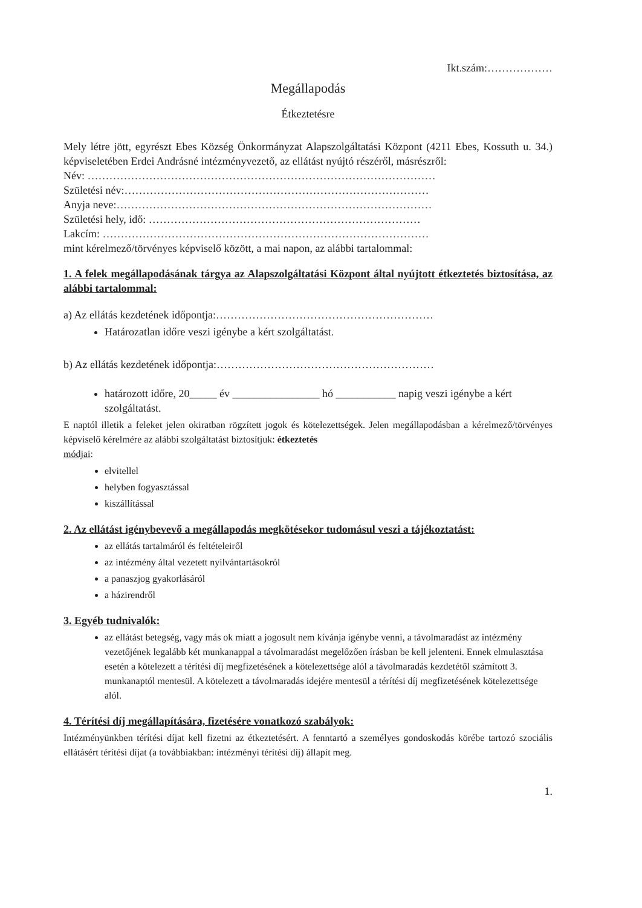Ikt.szám:………………
Megállapodás
Étkeztetésre
Mely létre jött, egyrészt Ebes Község Önkormányzat Alapszolgáltatási Központ (4211 Ebes, Kossuth u. 34.) képviseletében Erdei Andrásné intézményvezető, az ellátást nyújtó részéről, másrészről:
Név: ……………………………………………………………………………………
Születési név:…………………………………………………………………………
Anyja neve:……………………………………………………………………………
Születési hely, idő: …………………………………………………………………
Lakcím: ………………………………………………………………………………
mint kérelmező/törvényes képviselő között, a mai napon, az alábbi tartalommal:
1. A felek megállapodásának tárgya az Alapszolgáltatási Központ által nyújtott étkeztetés biztosítása, az alábbi tartalommal:
a) Az ellátás kezdetének időpontja:……………………………………………………
Határozatlan időre veszi igénybe a kért szolgáltatást.
b) Az ellátás kezdetének időpontja:……………………………………………………
határozott időre, 20_____ év ________________ hó ___________ napig veszi igénybe a kért szolgáltatást.
E naptól illetik a feleket jelen okiratban rögzített jogok és kötelezettségek. Jelen megállapodásban a kérelmező/törvényes képviselő kérelmére az alábbi szolgáltatást biztosítjuk: étkeztetés
módjai:
elvitellel
helyben fogyasztással
kiszállítással
2. Az ellátást igénybevevő a megállapodás megkötésekor tudomásul veszi a tájékoztatást:
az ellátás tartalmáról és feltételeiről
az intézmény által vezetett nyilvántartásokról
a panaszjog gyakorlásáról
a házirendről
3. Egyéb tudnivalók:
az ellátást betegség, vagy más ok miatt a jogosult nem kívánja igénybe venni, a távolmaradást az intézmény vezetőjének legalább két munkanappal a távolmaradást megelőzően írásban be kell jelenteni. Ennek elmulasztása esetén a kötelezett a térítési díj megfizetésének a kötelezettsége alól a távolmaradás kezdetétől számított 3. munkanaptól mentesül. A kötelezett a távolmaradás idejére mentesül a térítési díj megfizetésének kötelezettsége alól.
4. Térítési díj megállapítására, fizetésére vonatkozó szabályok:
Intézményünkben térítési díjat kell fizetni az étkeztetésért. A fenntartó a személyes gondoskodás körébe tartozó szociális ellátásért térítési díjat (a továbbiakban: intézményi térítési díj) állapít meg.
1.